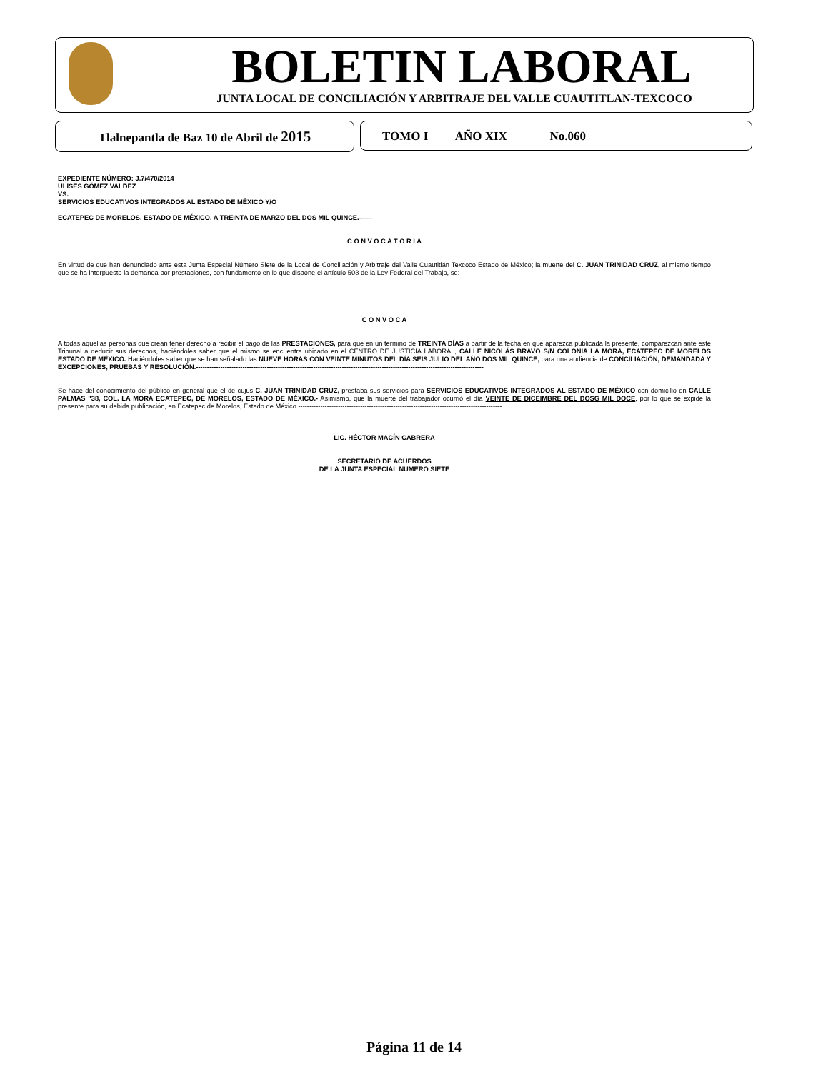BOLETIN LABORAL
JUNTA LOCAL DE CONCILIACIÓN Y ARBITRAJE DEL VALLE CUAUTITLAN-TEXCOCO
Tlalnepantla de Baz 10 de Abril de 2015 TOMO I AÑO XIX No.060
EXPEDIENTE NÚMERO: J.7/470/2014
ULISES GÓMEZ VALDEZ
VS.
SERVICIOS EDUCATIVOS INTEGRADOS AL ESTADO DE MÉXICO Y/O
ECATEPEC DE MORELOS, ESTADO DE MÉXICO, A TREINTA DE MARZO DEL DOS MIL QUINCE.------
C O N V O C A T O R I A
En virtud de que han denunciado ante esta Junta Especial Número Siete de la Local de Conciliación y Arbitraje del Valle Cuautitlán Texcoco Estado de México; la muerte del C. JUAN TRINIDAD CRUZ, al mismo tiempo que se ha interpuesto la demanda por prestaciones, con fundamento en lo que dispone el artículo 503 de la Ley Federal del Trabajo, se: - - - - - - - - ------------------------------------------------------------------------------------------------------- - - - - - -
C O N V O C A
A todas aquellas personas que crean tener derecho a recibir el pago de las PRESTACIONES, para que en un termino de TREINTA DÍAS a partir de la fecha en que aparezca publicada la presente, comparezcan ante este Tribunal a deducir sus derechos, haciéndoles saber que el mismo se encuentra ubicado en el CENTRO DE JUSTICIA LABORAL, CALLE NICOLÁS BRAVO S/N COLONIA LA MORA, ECATEPEC DE MORELOS ESTADO DE MÉXICO. Haciéndoles saber que se han señalado las NUEVE HORAS CON VEINTE MINUTOS DEL DÍA SEIS JULIO DEL AÑO DOS MIL QUINCE, para una audiencia de CONCILIACIÓN, DEMANDADA Y EXCEPCIONES, PRUEBAS Y RESOLUCIÓN.----------------------------------------------------------------------------------------------------------------------------------
Se hace del conocimiento del público en general que el de cujus C. JUAN TRINIDAD CRUZ, prestaba sus servicios para SERVICIOS EDUCATIVOS INTEGRADOS AL ESTADO DE MÉXICO con domicilio en CALLE PALMAS "38, COL. LA MORA ECATEPEC, DE MORELOS, ESTADO DE MÉXICO.- Asimismo, que la muerte del trabajador ocurrió el día VEINTE DE DICEIMBRE DEL DOSG MIL DOCE, por lo que se expide la presente para su debida publicación, en Ecatepec de Morelos, Estado de México.--------------------------------------------------------------------------------------------
LIC. HÉCTOR MACÍN CABRERA
SECRETARIO DE ACUERDOS
DE LA JUNTA ESPECIAL NUMERO SIETE
Página 11 de 14